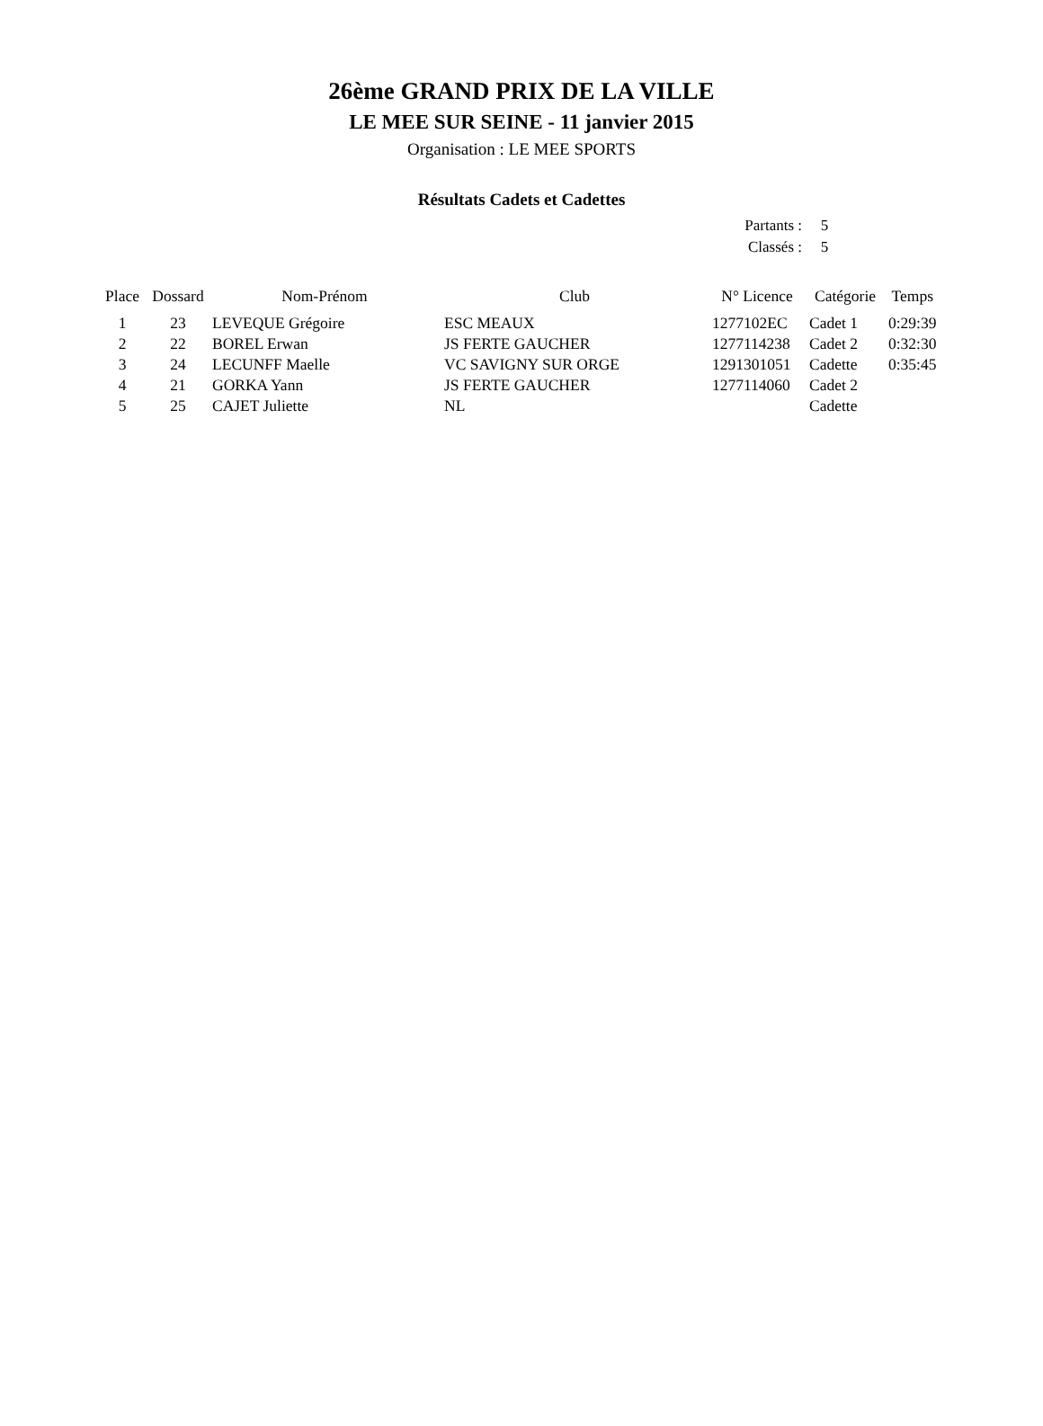26ème GRAND PRIX DE LA VILLE
LE MEE SUR SEINE - 11 janvier 2015
Organisation : LE MEE SPORTS
Résultats Cadets et Cadettes
| Partants : | 5 |
| Classés : | 5 |
| Place | Dossard | Nom-Prénom | Club | N° Licence | Catégorie | Temps |
| --- | --- | --- | --- | --- | --- | --- |
| 1 | 23 | LEVEQUE Grégoire | ESC MEAUX | 1277102EC | Cadet 1 | 0:29:39 |
| 2 | 22 | BOREL Erwan | JS FERTE GAUCHER | 1277114238 | Cadet 2 | 0:32:30 |
| 3 | 24 | LECUNFF Maelle | VC SAVIGNY SUR ORGE | 1291301051 | Cadette | 0:35:45 |
| 4 | 21 | GORKA Yann | JS FERTE GAUCHER | 1277114060 | Cadet 2 | |
| 5 | 25 | CAJET Juliette | NL | | Cadette | |